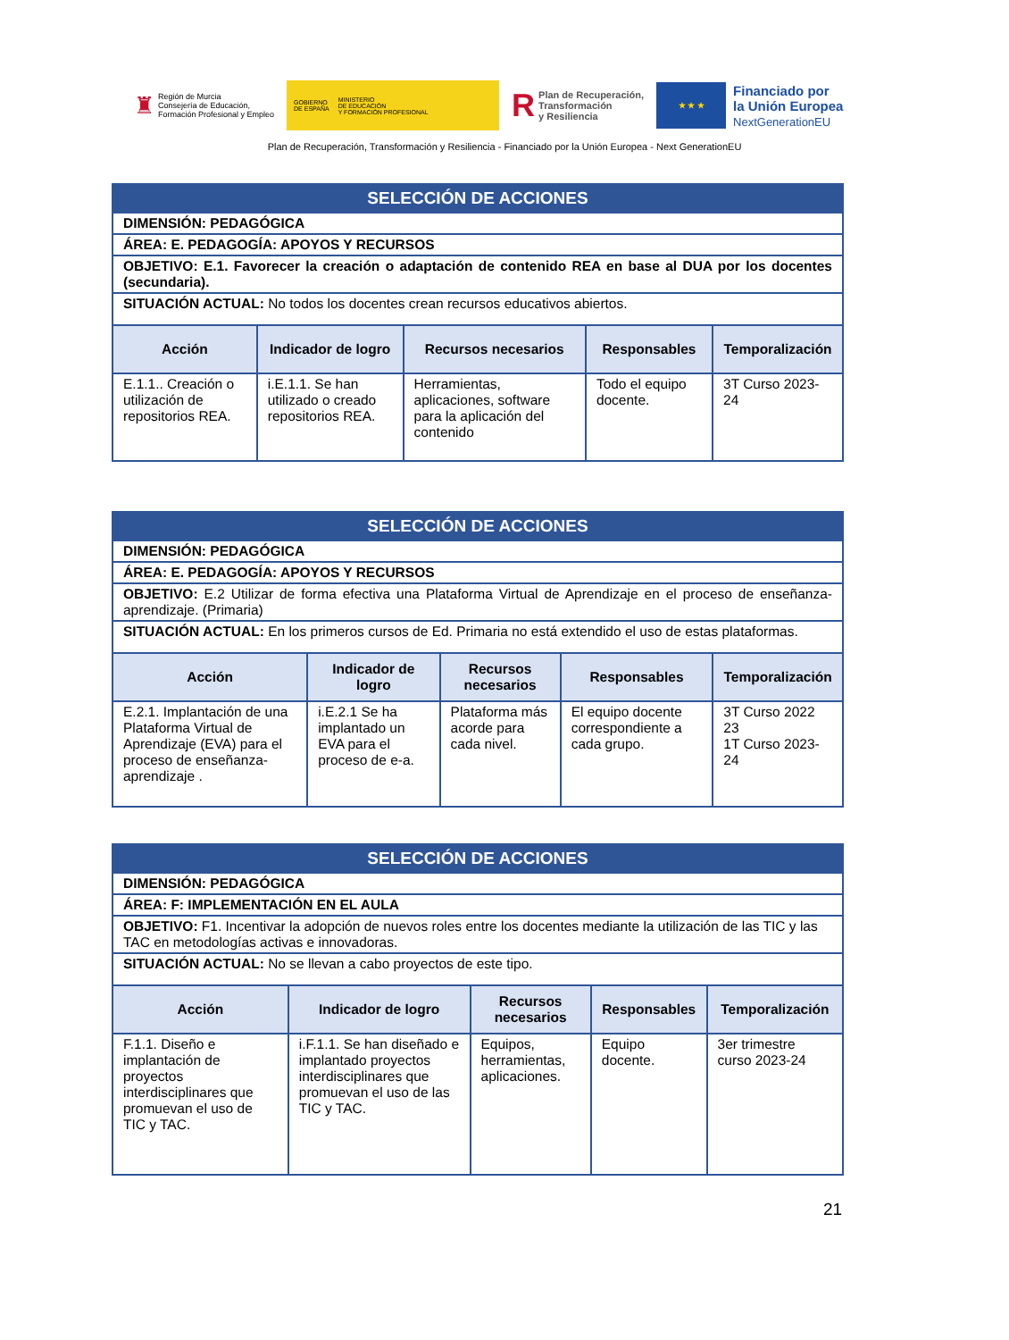♜
Región de Murcia
Consejería de Educación,
Formación Profesional y Empleo
GOBIERNO
DE ESPAÑA MINISTERIO
DE EDUCACIÓN
Y FORMACIÓN PROFESIONAL
R Plan de Recuperación,
Transformación
y Resiliencia
★ ★ ★
Financiado por
la Unión Europea
NextGenerationEU
Plan de Recuperación, Transformación y Resiliencia - Financiado por la Unión Europea - Next GenerationEU
| SELECCIÓN DE ACCIONES | | | | |
| DIMENSIÓN: PEDAGÓGICA | | | | |
| ÁREA: E. PEDAGOGÍA: APOYOS Y RECURSOS | | | | |
| OBJETIVO: E.1. Favorecer la creación o adaptación de contenido REA en base al DUA por los docentes (secundaria). | | | | |
| SITUACIÓN ACTUAL: No todos los docentes crean recursos educativos abiertos. | | | | |
| Acción | Indicador de logro | Recursos necesarios | Responsables | Temporalización |
| E.1.1.. Creación o utilización de repositorios REA. | i.E.1.1. Se han utilizado o creado repositorios REA. | Herramientas, aplicaciones, software para la aplicación del contenido | Todo el equipo docente. | 3T Curso 2023-24 |
| SELECCIÓN DE ACCIONES | | | | |
| DIMENSIÓN: PEDAGÓGICA | | | | |
| ÁREA: E. PEDAGOGÍA: APOYOS Y RECURSOS | | | | |
| OBJETIVO: E.2 Utilizar de forma efectiva una Plataforma Virtual de Aprendizaje en el proceso de enseñanza-aprendizaje. (Primaria) | | | | |
| SITUACIÓN ACTUAL: En los primeros cursos de Ed. Primaria no está extendido el uso de estas plataformas. | | | | |
| Acción | Indicador de logro | Recursos necesarios | Responsables | Temporalización |
| E.2.1. Implantación de una Plataforma Virtual de Aprendizaje (EVA) para el proceso de enseñanza-aprendizaje . | i.E.2.1 Se ha implantado un EVA para el proceso de e-a. | Plataforma más acorde para cada nivel. | El equipo docente correspondiente a cada grupo. | 3T Curso 2022 23 1T Curso 2023-24 |
| SELECCIÓN DE ACCIONES | | | | |
| DIMENSIÓN: PEDAGÓGICA | | | | |
| ÁREA: F: IMPLEMENTACIÓN EN EL AULA | | | | |
| OBJETIVO: F1. Incentivar la adopción de nuevos roles entre los docentes mediante la utilización de las TIC y las TAC en metodologías activas e innovadoras. | | | | |
| SITUACIÓN ACTUAL: No se llevan a cabo proyectos de este tipo. | | | | |
| Acción | Indicador de logro | Recursos necesarios | Responsables | Temporalización |
| F.1.1. Diseño e implantación de proyectos interdisciplinares que promuevan el uso de TIC y TAC. | i.F.1.1. Se han diseñado e implantado proyectos interdisciplinares que promuevan el uso de las TIC y TAC. | Equipos, herramientas, aplicaciones. | Equipo docente. | 3er trimestre curso 2023-24 |
21